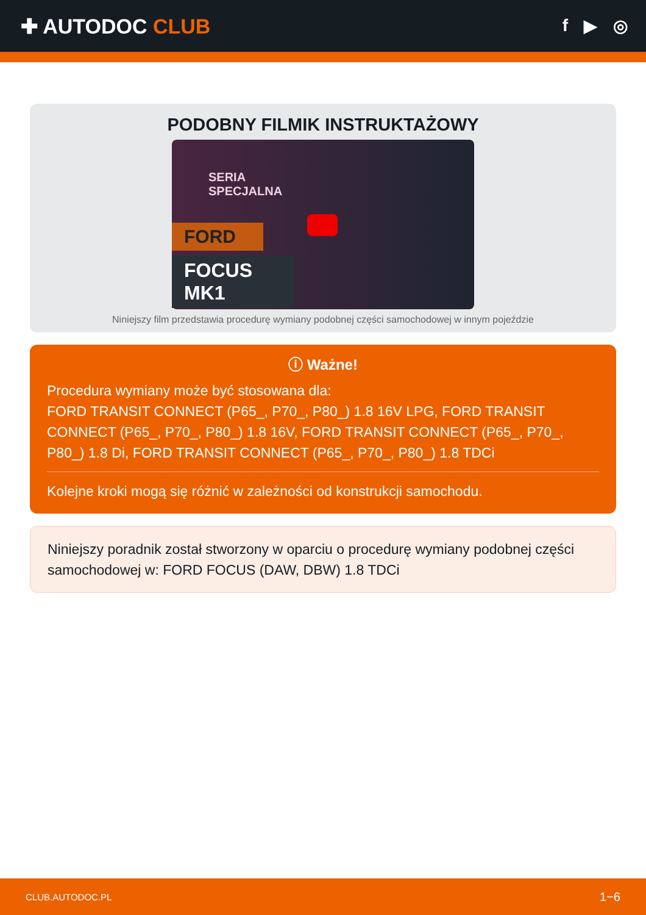✚ AUTODOC CLUB
f ▶ ◎
PODOBNY FILMIK INSTRUKTAŻOWY
SERIA
SPECJALNA
FORD
FOCUS MK1
Niniejszy film przedstawia procedurę wymiany podobnej części samochodowej w innym pojeździe
ⓘ Ważne!
Procedura wymiany może być stosowana dla:
FORD TRANSIT CONNECT (P65_, P70_, P80_) 1.8 16V LPG, FORD TRANSIT CONNECT (P65_, P70_, P80_) 1.8 16V, FORD TRANSIT CONNECT (P65_, P70_, P80_) 1.8 Di, FORD TRANSIT CONNECT (P65_, P70_, P80_) 1.8 TDCi
Kolejne kroki mogą się różnić w zależności od konstrukcji samochodu.
Niniejszy poradnik został stworzony w oparciu o procedurę wymiany podobnej części samochodowej w: FORD FOCUS (DAW, DBW) 1.8 TDCi
CLUB.AUTODOC.PL 1−6